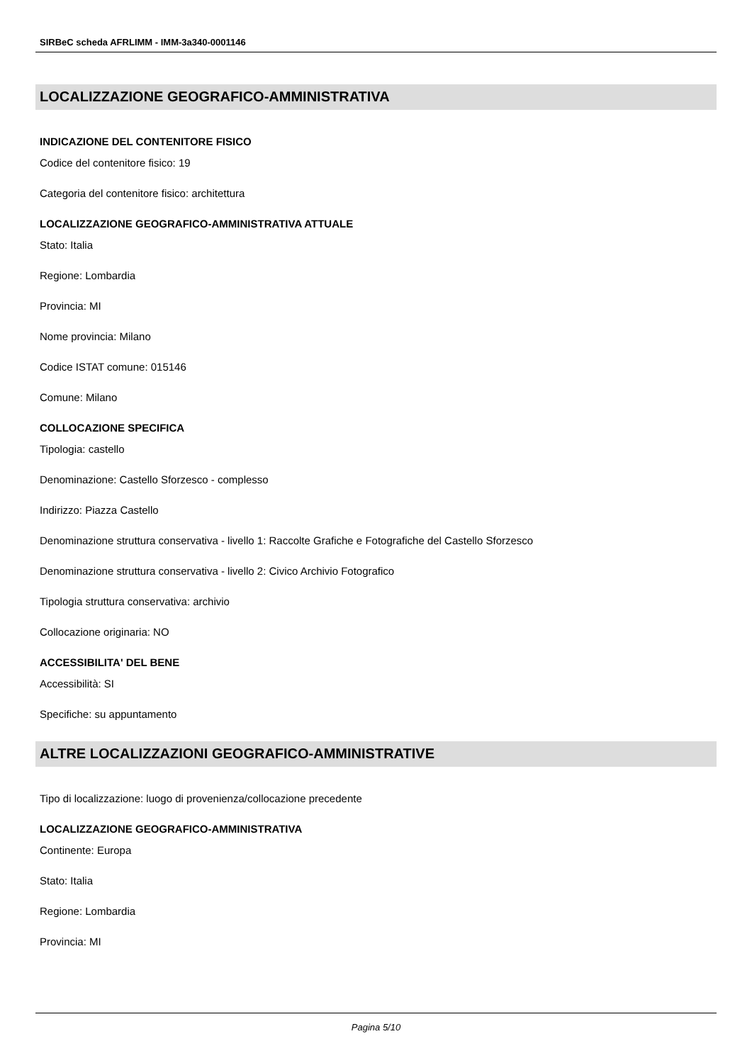SIRBeC scheda AFRLIMM - IMM-3a340-0001146
LOCALIZZAZIONE GEOGRAFICO-AMMINISTRATIVA
INDICAZIONE DEL CONTENITORE FISICO
Codice del contenitore fisico: 19
Categoria del contenitore fisico: architettura
LOCALIZZAZIONE GEOGRAFICO-AMMINISTRATIVA ATTUALE
Stato: Italia
Regione: Lombardia
Provincia: MI
Nome provincia: Milano
Codice ISTAT comune: 015146
Comune: Milano
COLLOCAZIONE SPECIFICA
Tipologia: castello
Denominazione: Castello Sforzesco - complesso
Indirizzo: Piazza Castello
Denominazione struttura conservativa - livello 1: Raccolte Grafiche e Fotografiche del Castello Sforzesco
Denominazione struttura conservativa - livello 2: Civico Archivio Fotografico
Tipologia struttura conservativa: archivio
Collocazione originaria: NO
ACCESSIBILITA' DEL BENE
Accessibilità: SI
Specifiche: su appuntamento
ALTRE LOCALIZZAZIONI GEOGRAFICO-AMMINISTRATIVE
Tipo di localizzazione: luogo di provenienza/collocazione precedente
LOCALIZZAZIONE GEOGRAFICO-AMMINISTRATIVA
Continente: Europa
Stato: Italia
Regione: Lombardia
Provincia: MI
Pagina 5/10